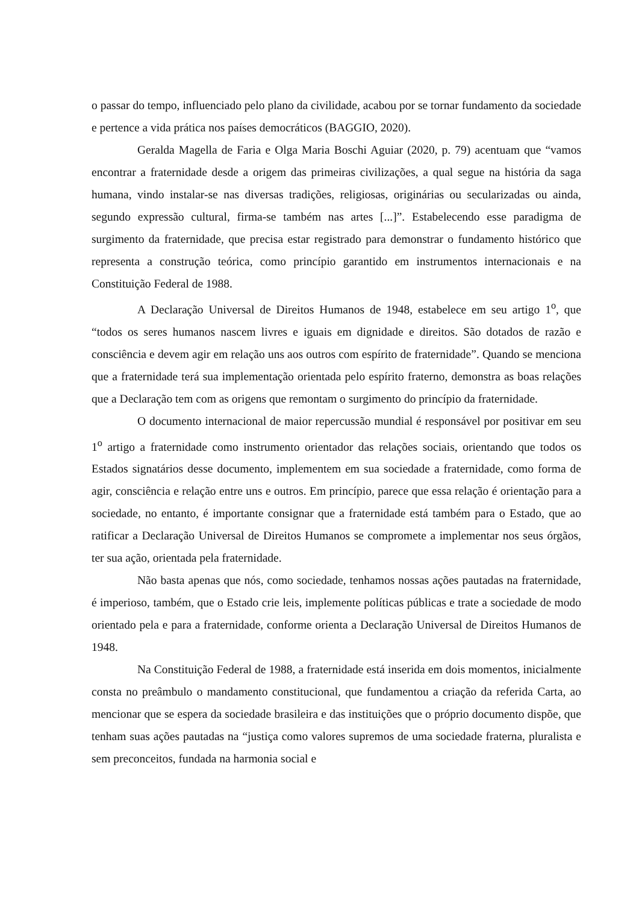o passar do tempo, influenciado pelo plano da civilidade, acabou por se tornar fundamento da sociedade e pertence a vida prática nos países democráticos (BAGGIO, 2020).
Geralda Magella de Faria e Olga Maria Boschi Aguiar (2020, p. 79) acentuam que “vamos encontrar a fraternidade desde a origem das primeiras civilizações, a qual segue na história da saga humana, vindo instalar-se nas diversas tradições, religiosas, originárias ou secularizadas ou ainda, segundo expressão cultural, firma-se também nas artes [...]”. Estabelecendo esse paradigma de surgimento da fraternidade, que precisa estar registrado para demonstrar o fundamento histórico que representa a construção teórica, como princípio garantido em instrumentos internacionais e na Constituição Federal de 1988.
A Declaração Universal de Direitos Humanos de 1948, estabelece em seu artigo 1<sup>o</sup>, que “todos os seres humanos nascem livres e iguais em dignidade e direitos. São dotados de razão e consciência e devem agir em relação uns aos outros com espírito de fraternidade”. Quando se menciona que a fraternidade terá sua implementação orientada pelo espírito fraterno, demonstra as boas relações que a Declaração tem com as origens que remontam o surgimento do princípio da fraternidade.
O documento internacional de maior repercussão mundial é responsável por positivar em seu 1<sup>o</sup> artigo a fraternidade como instrumento orientador das relações sociais, orientando que todos os Estados signatários desse documento, implementem em sua sociedade a fraternidade, como forma de agir, consciência e relação entre uns e outros. Em princípio, parece que essa relação é orientação para a sociedade, no entanto, é importante consignar que a fraternidade está também para o Estado, que ao ratificar a Declaração Universal de Direitos Humanos se compromete a implementar nos seus órgãos, ter sua ação, orientada pela fraternidade.
Não basta apenas que nós, como sociedade, tenhamos nossas ações pautadas na fraternidade, é imperioso, também, que o Estado crie leis, implemente políticas públicas e trate a sociedade de modo orientado pela e para a fraternidade, conforme orienta a Declaração Universal de Direitos Humanos de 1948.
Na Constituição Federal de 1988, a fraternidade está inserida em dois momentos, inicialmente consta no preâmbulo o mandamento constitucional, que fundamentou a criação da referida Carta, ao mencionar que se espera da sociedade brasileira e das instituições que o próprio documento dispõe, que tenham suas ações pautadas na “justiça como valores supremos de uma sociedade fraterna, pluralista e sem preconceitos, fundada na harmonia social e